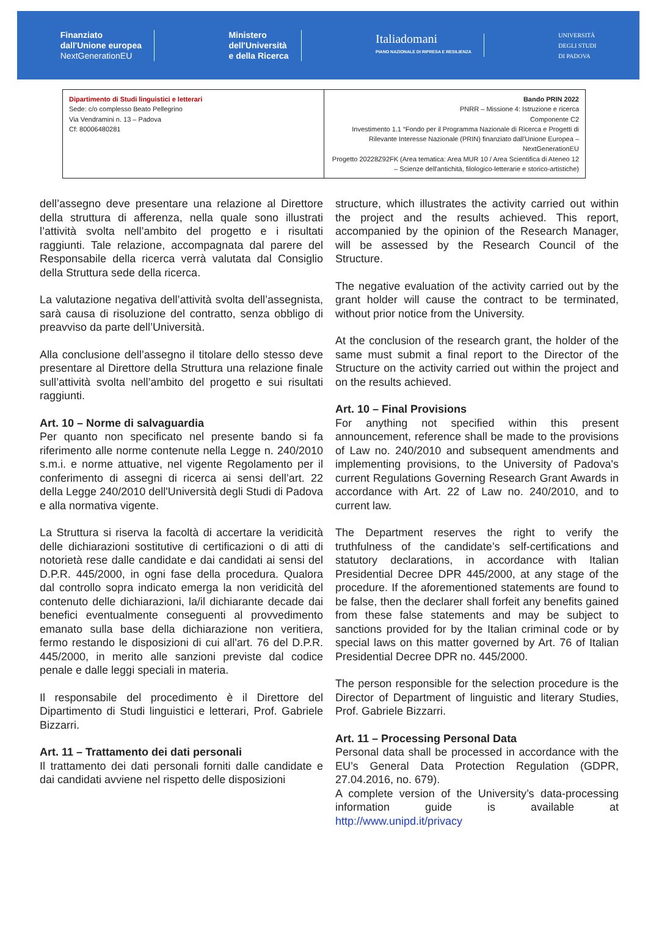Finanziato
dall'Unione europea
NextGenerationEU
Ministero
dell'Università
e della Ricerca
Italiadomani
PIANO NAZIONALE DI RIPRESA E RESILIENZA
UNIVERSITÀ
DEGLI STUDI
DI PADOVA
| Dipartimento di Studi linguistici e letterari Sede: c/o complesso Beato Pellegrino Via Vendramini n. 13 – Padova Cf: 80006480281 | Bando PRIN 2022 PNRR – Missione 4: Istruzione e ricerca Componente C2 Investimento 1.1 “Fondo per il Programma Nazionale di Ricerca e Progetti di Rilevante Interesse Nazionale (PRIN) finanziato dall'Unione Europea – NextGenerationEU Progetto 20228Z92FK (Area tematica: Area MUR 10 / Area Scientifica di Ateneo 12 – Scienze dell'antichità, filologico-letterarie e storico-artistiche) |
dell’assegno deve presentare una relazione al Direttore della struttura di afferenza, nella quale sono illustrati l’attività svolta nell’ambito del progetto e i risultati raggiunti. Tale relazione, accompagnata dal parere del Responsabile della ricerca verrà valutata dal Consiglio della Struttura sede della ricerca.
La valutazione negativa dell’attività svolta dell’assegnista, sarà causa di risoluzione del contratto, senza obbligo di preavviso da parte dell’Università.
Alla conclusione dell’assegno il titolare dello stesso deve presentare al Direttore della Struttura una relazione finale sull’attività svolta nell’ambito del progetto e sui risultati raggiunti.
Art. 10 – Norme di salvaguardia
Per quanto non specificato nel presente bando si fa riferimento alle norme contenute nella Legge n. 240/2010 s.m.i. e norme attuative, nel vigente Regolamento per il conferimento di assegni di ricerca ai sensi dell’art. 22 della Legge 240/2010 dell'Università degli Studi di Padova e alla normativa vigente.
La Struttura si riserva la facoltà di accertare la veridicità delle dichiarazioni sostitutive di certificazioni o di atti di notorietà rese dalle candidate e dai candidati ai sensi del D.P.R. 445/2000, in ogni fase della procedura. Qualora dal controllo sopra indicato emerga la non veridicità del contenuto delle dichiarazioni, la/il dichiarante decade dai benefici eventualmente conseguenti al provvedimento emanato sulla base della dichiarazione non veritiera, fermo restando le disposizioni di cui all'art. 76 del D.P.R. 445/2000, in merito alle sanzioni previste dal codice penale e dalle leggi speciali in materia.
Il responsabile del procedimento è il Direttore del Dipartimento di Studi linguistici e letterari, Prof. Gabriele Bizzarri.
Art. 11 – Trattamento dei dati personali
Il trattamento dei dati personali forniti dalle candidate e dai candidati avviene nel rispetto delle disposizioni
structure, which illustrates the activity carried out within the project and the results achieved. This report, accompanied by the opinion of the Research Manager, will be assessed by the Research Council of the Structure.
The negative evaluation of the activity carried out by the grant holder will cause the contract to be terminated, without prior notice from the University.
At the conclusion of the research grant, the holder of the same must submit a final report to the Director of the Structure on the activity carried out within the project and on the results achieved.
Art. 10 – Final Provisions
For anything not specified within this present announcement, reference shall be made to the provisions of Law no. 240/2010 and subsequent amendments and implementing provisions, to the University of Padova's current Regulations Governing Research Grant Awards in accordance with Art. 22 of Law no. 240/2010, and to current law.
The Department reserves the right to verify the truthfulness of the candidate’s self-certifications and statutory declarations, in accordance with Italian Presidential Decree DPR 445/2000, at any stage of the procedure. If the aforementioned statements are found to be false, then the declarer shall forfeit any benefits gained from these false statements and may be subject to sanctions provided for by the Italian criminal code or by special laws on this matter governed by Art. 76 of Italian Presidential Decree DPR no. 445/2000.
The person responsible for the selection procedure is the Director of Department of linguistic and literary Studies, Prof. Gabriele Bizzarri.
Art. 11 – Processing Personal Data
Personal data shall be processed in accordance with the EU’s General Data Protection Regulation (GDPR, 27.04.2016, no. 679).
A complete version of the University’s data-processing information guide is available at http://www.unipd.it/privacy